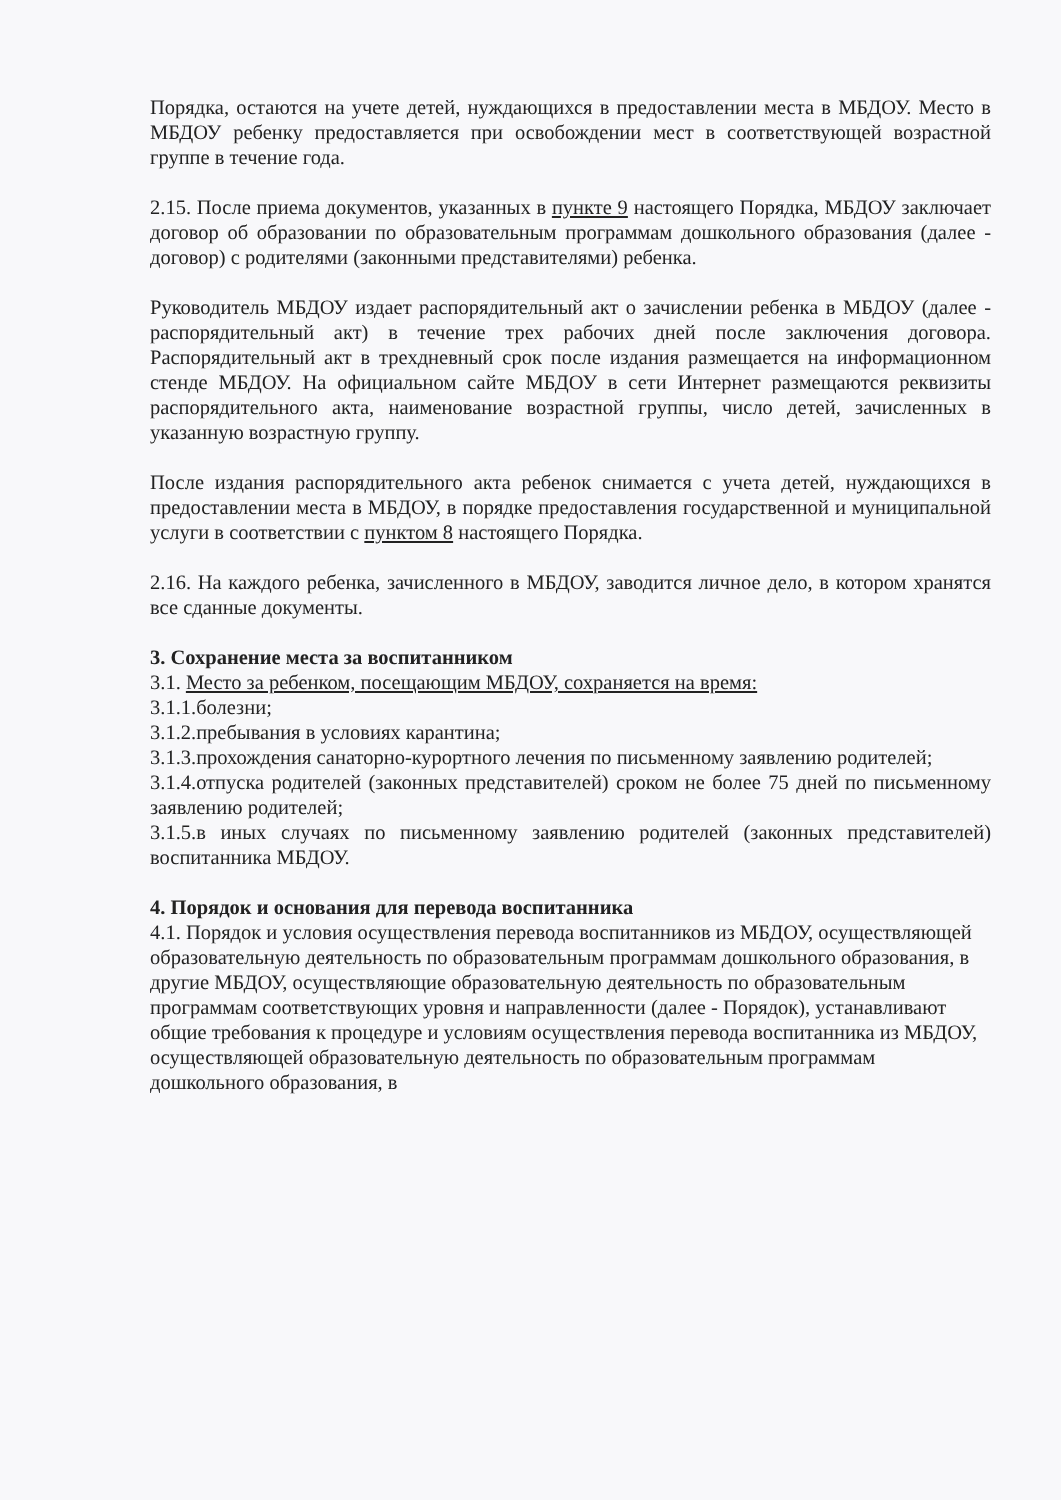Порядка, остаются на учете детей, нуждающихся в предоставлении места в МБДОУ. Место в МБДОУ ребенку предоставляется при освобождении мест в соответствующей возрастной группе в течение года.
2.15. После приема документов, указанных в пункте 9 настоящего Порядка, МБДОУ заключает договор об образовании по образовательным программам дошкольного образования (далее - договор) с родителями (законными представителями) ребенка.
Руководитель МБДОУ издает распорядительный акт о зачислении ребенка в МБДОУ (далее - распорядительный акт) в течение трех рабочих дней после заключения договора. Распорядительный акт в трехдневный срок после издания размещается на информационном стенде МБДОУ. На официальном сайте МБДОУ в сети Интернет размещаются реквизиты распорядительного акта, наименование возрастной группы, число детей, зачисленных в указанную возрастную группу.
После издания распорядительного акта ребенок снимается с учета детей, нуждающихся в предоставлении места в МБДОУ, в порядке предоставления государственной и муниципальной услуги в соответствии с пунктом 8 настоящего Порядка.
2.16. На каждого ребенка, зачисленного в МБДОУ, заводится личное дело, в котором хранятся все сданные документы.
3. Сохранение места за воспитанником
3.1. Место за ребенком, посещающим МБДОУ, сохраняется на время:
3.1.1.болезни;
3.1.2.пребывания в условиях карантина;
3.1.3.прохождения санаторно-курортного лечения по письменному заявлению родителей;
3.1.4.отпуска родителей (законных представителей) сроком не более 75 дней по письменному заявлению родителей;
3.1.5.в иных случаях по письменному заявлению родителей (законных представителей) воспитанника МБДОУ.
4. Порядок и основания для перевода воспитанника
4.1. Порядок и условия осуществления перевода воспитанников из МБДОУ, осуществляющей образовательную деятельность по образовательным программам дошкольного образования, в другие МБДОУ, осуществляющие образовательную деятельность по образовательным программам соответствующих уровня и направленности (далее - Порядок), устанавливают общие требования к процедуре и условиям осуществления перевода воспитанника из МБДОУ, осуществляющей образовательную деятельность по образовательным программам дошкольного образования, в